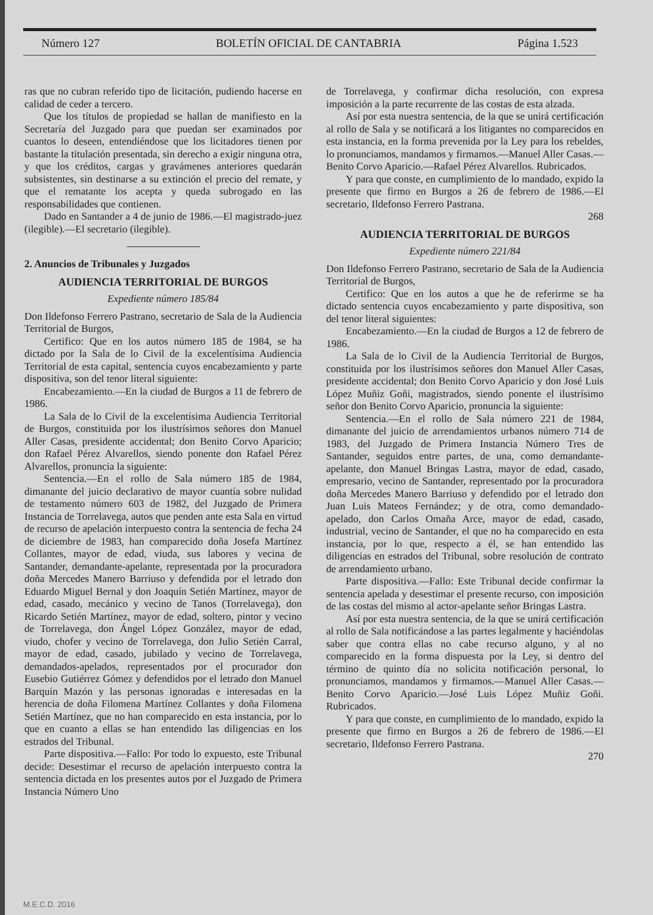Número 127 BOLETÍN OFICIAL DE CANTABRIA Página 1.523
ras que no cubran referido tipo de licitación, pudiendo hacerse en calidad de ceder a tercero.
Que los títulos de propiedad se hallan de manifiesto en la Secretaría del Juzgado para que puedan ser examinados por cuantos lo deseen, entendiéndose que los licitadores tienen por bastante la titulación presentada, sin derecho a exigir ninguna otra, y que los créditos, cargas y gravámenes anteriores quedarán subsistentes, sin destinarse a su extinción el precio del remate, y que el rematante los acepta y queda subrogado en las responsabilidades que contienen.
Dado en Santander a 4 de junio de 1986.—El magistrado-juez (ilegible).—El secretario (ilegible).
2. Anuncios de Tribunales y Juzgados
AUDIENCIA TERRITORIAL DE BURGOS
Expediente número 185/84
Don Ildefonso Ferrero Pastrano, secretario de Sala de la Audiencia Territorial de Burgos,
Certifico: Que en los autos número 185 de 1984, se ha dictado por la Sala de lo Civil de la excelentísima Audiencia Territorial de esta capital, sentencia cuyos encabezamiento y parte dispositiva, son del tenor literal siguiente:
Encabezamiento.—En la ciudad de Burgos a 11 de febrero de 1986.
La Sala de lo Civil de la excelentísima Audiencia Territorial de Burgos, constituida por los ilustrísimos señores don Manuel Aller Casas, presidente accidental; don Benito Corvo Aparicio; don Rafael Pérez Alvarellos, siendo ponente don Rafael Pérez Alvarellos, pronuncia la siguiente:
Sentencia.—En el rollo de Sala número 185 de 1984, dimanante del juicio declarativo de mayor cuantía sobre nulidad de testamento número 603 de 1982, del Juzgado de Primera Instancia de Torrelavega, autos que penden ante esta Sala en virtud de recurso de apelación interpuesto contra la sentencia de fecha 24 de diciembre de 1983, han comparecido doña Josefa Martínez Collantes, mayor de edad, viuda, sus labores y vecina de Santander, demandante-apelante, representada por la procuradora doña Mercedes Manero Barriuso y defendida por el letrado don Eduardo Miguel Bernal y don Joaquín Setién Martínez, mayor de edad, casado, mecánico y vecino de Tanos (Torrelavega), don Ricardo Setién Martínez, mayor de edad, soltero, pintor y vecino de Torrelavega, don Ángel López González, mayor de edad, viudo, chofer y vecino de Torrelavega, don Julio Setién Carral, mayor de edad, casado, jubilado y vecino de Torrelavega, demandados-apelados, representados por el procurador don Eusebio Gutiérrez Gómez y defendidos por el letrado don Manuel Barquín Mazón y las personas ignoradas e interesadas en la herencia de doña Filomena Martínez Collantes y doña Filomena Setién Martínez, que no han comparecido en esta instancia, por lo que en cuanto a ellas se han entendido las diligencias en los estrados del Tribunal.
Parte dispositiva.—Fallo: Por todo lo expuesto, este Tribunal decide: Desestimar el recurso de apelación interpuesto contra la sentencia dictada en los presentes autos por el Juzgado de Primera Instancia Número Uno
de Torrelavega, y confirmar dicha resolución, con expresa imposición a la parte recurrente de las costas de esta alzada.
Así por esta nuestra sentencia, de la que se unirá certificación al rollo de Sala y se notificará a los litigantes no comparecidos en esta instancia, en la forma prevenida por la Ley para los rebeldes, lo pronunciamos, mandamos y firmamos.—Manuel Aller Casas.—Benito Corvo Aparicio.—Rafael Pérez Alvarellos. Rubricados.
Y para que conste, en cumplimiento de lo mandado, expido la presente que firmo en Burgos a 26 de febrero de 1986.—El secretario, Ildefonso Ferrero Pastrana.
268
AUDIENCIA TERRITORIAL DE BURGOS
Expediente número 221/84
Don Ildefonso Ferrero Pastrano, secretario de Sala de la Audiencia Territorial de Burgos,
Certifico: Que en los autos a que he de referirme se ha dictado sentencia cuyos encabezamiento y parte dispositiva, son del tenor literal siguientes:
Encabezamiento.—En la ciudad de Burgos a 12 de febrero de 1986.
La Sala de lo Civil de la Audiencia Territorial de Burgos, constituida por los ilustrísimos señores don Manuel Aller Casas, presidente accidental; don Benito Corvo Aparicio y don José Luis López Muñiz Goñi, magistrados, siendo ponente el ilustrísimo señor don Benito Corvo Aparicio, pronuncia la siguiente:
Sentencia.—En el rollo de Sala número 221 de 1984, dimanante del juicio de arrendamientos urbanos número 714 de 1983, del Juzgado de Primera Instancia Número Tres de Santander, seguidos entre partes, de una, como demandante-apelante, don Manuel Bringas Lastra, mayor de edad, casado, empresario, vecino de Santander, representado por la procuradora doña Mercedes Manero Barriuso y defendido por el letrado don Juan Luis Mateos Fernández; y de otra, como demandado-apelado, don Carlos Omaña Arce, mayor de edad, casado, industrial, vecino de Santander, el que no ha comparecido en esta instancia, por lo que, respecto a él, se han entendido las diligencias en estrados del Tribunal, sobre resolución de contrato de arrendamiento urbano.
Parte dispositiva.—Fallo: Este Tribunal decide confirmar la sentencia apelada y desestimar el presente recurso, con imposición de las costas del mismo al actor-apelante señor Bringas Lastra.
Así por esta nuestra sentencia, de la que se unirá certificación al rollo de Sala notificándose a las partes legalmente y haciéndolas saber que contra ellas no cabe recurso alguno, y al no comparecido en la forma dispuesta por la Ley, si dentro del término de quinto día no solicita notificación personal, lo pronunciamos, mandamos y firmamos.—Manuel Aller Casas.—Benito Corvo Aparicio.—José Luis López Muñiz Goñi. Rubricados.
Y para que conste, en cumplimiento de lo mandado, expido la presente que firmo en Burgos a 26 de febrero de 1986.—El secretario, Ildefonso Ferrero Pastrana.
270
M.E.C.D. 2016